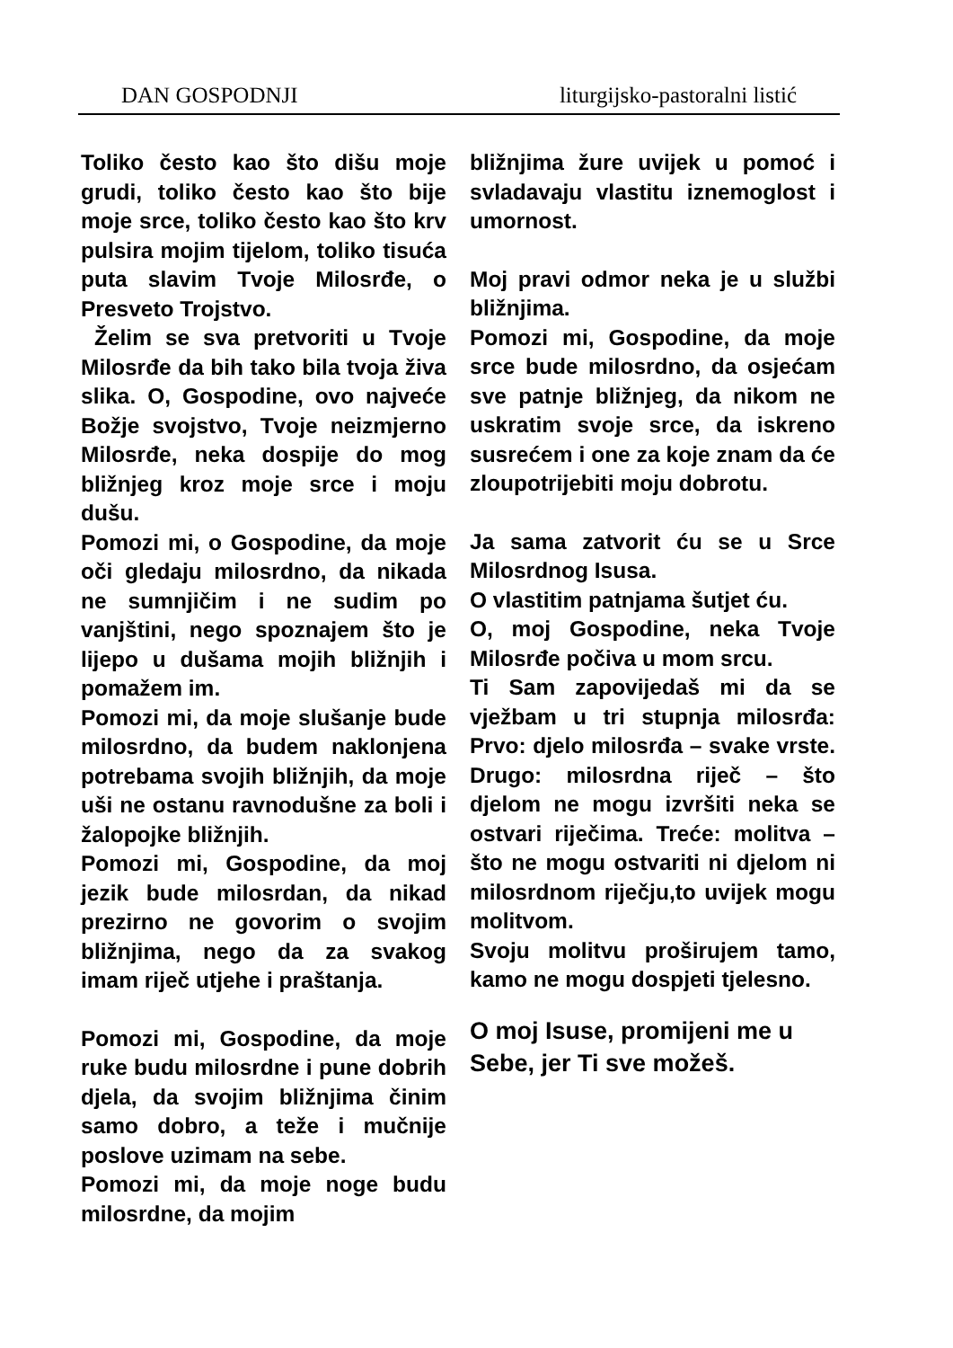DAN GOSPODNJI liturgijsko-pastoralni listić
Toliko često kao što dišu moje grudi, toliko često kao što bije moje srce, toliko često kao što krv pulsira mojim tijelom, toliko tisuća puta slavim Tvoje Milosrđe, o Presveto Trojstvo.
Želim se sva pretvoriti u Tvoje Milosrđe da bih tako bila tvoja živa slika. O, Gospodine, ovo najveće Božje svojstvo, Tvoje neizmjerno Milosrđe, neka dospije do mog bližnjeg kroz moje srce i moju dušu.
Pomozi mi, o Gospodine, da moje oči gledaju milosrdno, da nikada ne sumnjičim i ne sudim po vanjštini, nego spoznajem što je lijepo u dušama mojih bližnjih i pomažem im.
Pomozi mi, da moje slušanje bude milosrdno, da budem naklonjena potrebama svojih bližnjih, da moje uši ne ostanu ravnodušne za boli i žalopojke bližnjih.
Pomozi mi, Gospodine, da moj jezik bude milosrdan, da nikad prezirno ne govorim o svojim bližnjima, nego da za svakog imam riječ utjehe i praštanja.
Pomozi mi, Gospodine, da moje ruke budu milosrdne i pune dobrih djela, da svojim bližnjima činim samo dobro, a teže i mučnije poslove uzimam na sebe.
Pomozi mi, da moje noge budu milosrdne, da mojim
bližnjima žure uvijek u pomoć i svladavaju vlastitu iznemoglost i umornost.
Moj pravi odmor neka je u službi bližnjima.
Pomozi mi, Gospodine, da moje srce bude milosrdno, da osjećam sve patnje bližnjeg, da nikom ne uskratim svoje srce, da iskreno susrećem i one za koje znam da će zloupotrijebiti moju dobrotu.
Ja sama zatvorit ću se u Srce Milosrdnog Isusa.
O vlastitim patnjama šutjet ću.
O, moj Gospodine, neka Tvoje Milosrđe počiva u mom srcu.
Ti Sam zapovijedaš mi da se vježbam u tri stupnja milosrđa: Prvo: djelo milosrđa – svake vrste. Drugo: milosrdna riječ – što djelom ne mogu izvršiti neka se ostvari riječima. Treće: molitva – što ne mogu ostvariti ni djelom ni milosrdnom riječju,to uvijek mogu molitvom.
Svoju molitvu proširujem tamo, kamo ne mogu dospjeti tjelesno.
O moj Isuse, promijeni me u Sebe, jer Ti sve možeš.